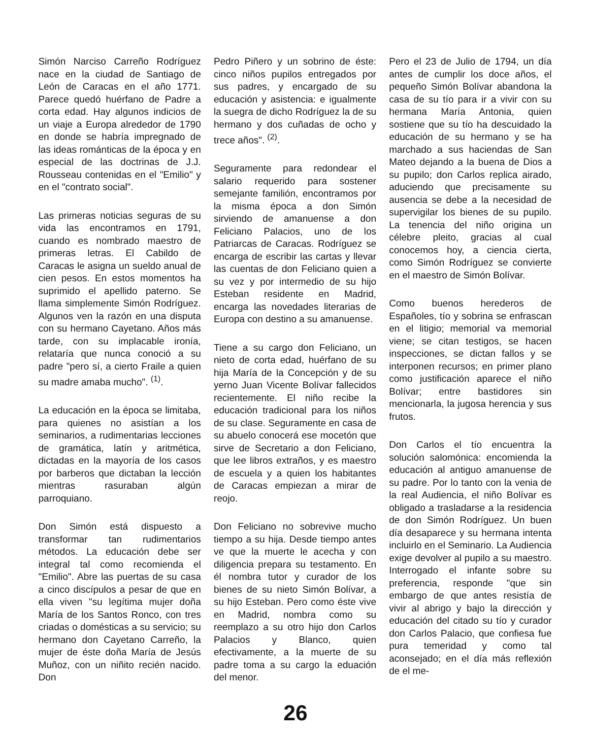Simón Narciso Carreño Rodríguez nace en la ciudad de Santiago de León de Caracas en el año 1771. Parece quedó huérfano de Padre a corta edad. Hay algunos indicios de un viaje a Europa alrededor de 1790 en donde se habría impregnado de las ideas románticas de la época y en especial de las doctrinas de J.J. Rousseau contenidas en el "Emilio" y en el "contrato social".
Las primeras noticias seguras de su vida las encontramos en 1791, cuando es nombrado maestro de primeras letras. El Cabildo de Caracas le asigna un sueldo anual de cien pesos. En estos momentos ha suprimido el apellido paterno. Se llama simplemente Simón Rodríguez. Algunos ven la razón en una disputa con su hermano Cayetano. Años más tarde, con su implacable ironía, relataría que nunca conoció a su padre "pero sí, a cierto Fraile a quien su madre amaba mucho". <sup>(1)</sup>.
La educación en la época se limitaba, para quienes no asistían a los seminarios, a rudimentarias lecciones de gramática, latín y aritmética, dictadas en la mayoría de los casos por barberos que dictaban la lección mientras rasuraban algún parroquiano.
Don Simón está dispuesto a transformar tan rudimentarios métodos. La educación debe ser integral tal como recomienda el "Emilio". Abre las puertas de su casa a cinco discípulos a pesar de que en ella viven "su legítima mujer doña María de los Santos Ronco, con tres criadas o domésticas a su servicio; su hermano don Cayetano Carreño, la mujer de éste doña María de Jesús Muñoz, con un niñito recién nacido. Don
Pedro Piñero y un sobrino de éste: cinco niños pupilos entregados por sus padres, y encargado de su educación y asistencia: e igualmente la suegra de dicho Rodríguez la de su hermano y dos cuñadas de ocho y trece años". <sup>(2)</sup>.
Seguramente para redondear el salario requerido para sostener semejante familión, encontramos por la misma época a don Simón sirviendo de amanuense a don Feliciano Palacios, uno de los Patriarcas de Caracas. Rodríguez se encarga de escribir las cartas y llevar las cuentas de don Feliciano quien a su vez y por intermedio de su hijo Esteban residente en Madrid, encarga las novedades literarias de Europa con destino a su amanuense.
Tiene a su cargo don Feliciano, un nieto de corta edad, huérfano de su hija María de la Concepción y de su yerno Juan Vicente Bolívar fallecidos recientemente. El niño recibe la educación tradicional para los niños de su clase. Seguramente en casa de su abuelo conocerá ese mocetón que sirve de Secretario a don Feliciano, que lee libros extraños, y es maestro de escuela y a quien los habitantes de Caracas empiezan a mirar de reojo.
Don Feliciano no sobrevive mucho tiempo a su hija. Desde tiempo antes ve que la muerte le acecha y con diligencia prepara su testamento. En él nombra tutor y curador de los bienes de su nieto Simón Bolívar, a su hijo Esteban. Pero como éste vive en Madrid, nombra como su reemplazo a su otro hijo don Carlos Palacios y Blanco, quien efectivamente, a la muerte de su padre toma a su cargo la eduación del menor.
Pero el 23 de Julio de 1794, un día antes de cumplir los doce años, el pequeño Simón Bolívar abandona la casa de su tío para ir a vivir con su hermana María Antonia, quien sostiene que su tío ha descuidado la educación de su hermano y se ha marchado a sus haciendas de San Mateo dejando a la buena de Dios a su pupilo; don Carlos replica airado, aduciendo que precisamente su ausencia se debe a la necesidad de supervigilar los bienes de su pupilo. La tenencia del niño origina un célebre pleito, gracias al cual conocemos hoy, a ciencia cierta, como Simón Rodríguez se convierte en el maestro de Simón Bolívar.
Como buenos herederos de Españoles, tío y sobrina se enfrascan en el litigio; memorial va memorial viene; se citan testigos, se hacen inspecciones, se dictan fallos y se interponen recursos; en primer plano como justificación aparece el niño Bolívar; entre bastidores sin mencionarla, la jugosa herencia y sus frutos.
Don Carlos el tío encuentra la solución salomónica: encomienda la educación al antiguo amanuense de su padre. Por lo tanto con la venia de la real Audiencia, el niño Bolívar es obligado a trasladarse a la residencia de don Simón Rodríguez. Un buen día desaparece y su hermana intenta incluirlo en el Seminario. La Audiencia exige devolver al pupilo a su maestro. Interrogado el infante sobre su preferencia, responde "que sin embargo de que antes resistía de vivir al abrigo y bajo la dirección y educación del citado su tío y curador don Carlos Palacio, que confiesa fue pura temeridad y como tal aconsejado; en el día más reflexión de el me-
26